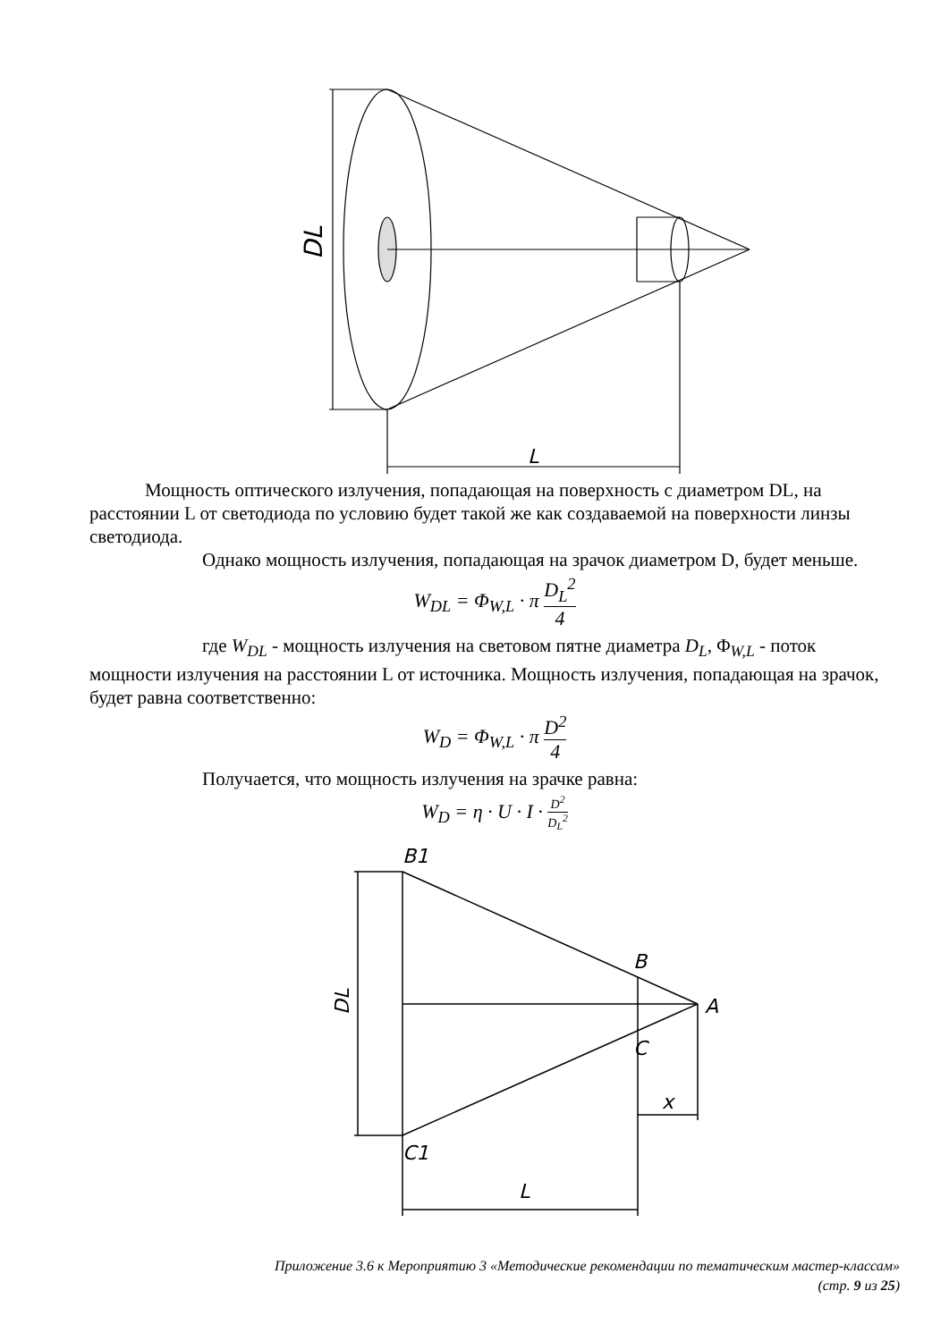DL
L
Мощность оптического излучения, попадающая на поверхность с диаметром DL, на расстоянии L от светодиода по условию будет такой же как создаваемой на поверхности линзы светодиода.
Однако мощность излучения, попадающая на зрачок диаметром D, будет меньше.
W<sub>DL</sub> = Φ<sub>W,L</sub> · π D<sub>L</sub><sup>2</sup> 4
где W<sub>DL</sub> - мощность излучения на световом пятне диаметра D<sub>L</sub>, Φ<sub>W,L</sub> - поток мощности излучения на расстоянии L от источника. Мощность излучения, попадающая на зрачок, будет равна соответственно:
W<sub>D</sub> = Φ<sub>W,L</sub> · π D<sup>2</sup> 4
Получается, что мощность излучения на зрачке равна:
W<sub>D</sub> = η · U · I · D<sup>2</sup> D<sub>L</sub><sup>2</sup>
B1
B
A
C
C1
L
x
DL
Приложение 3.6 к Мероприятию 3 «Методические рекомендации по тематическим мастер-классам»
(стр. 9 из 25)